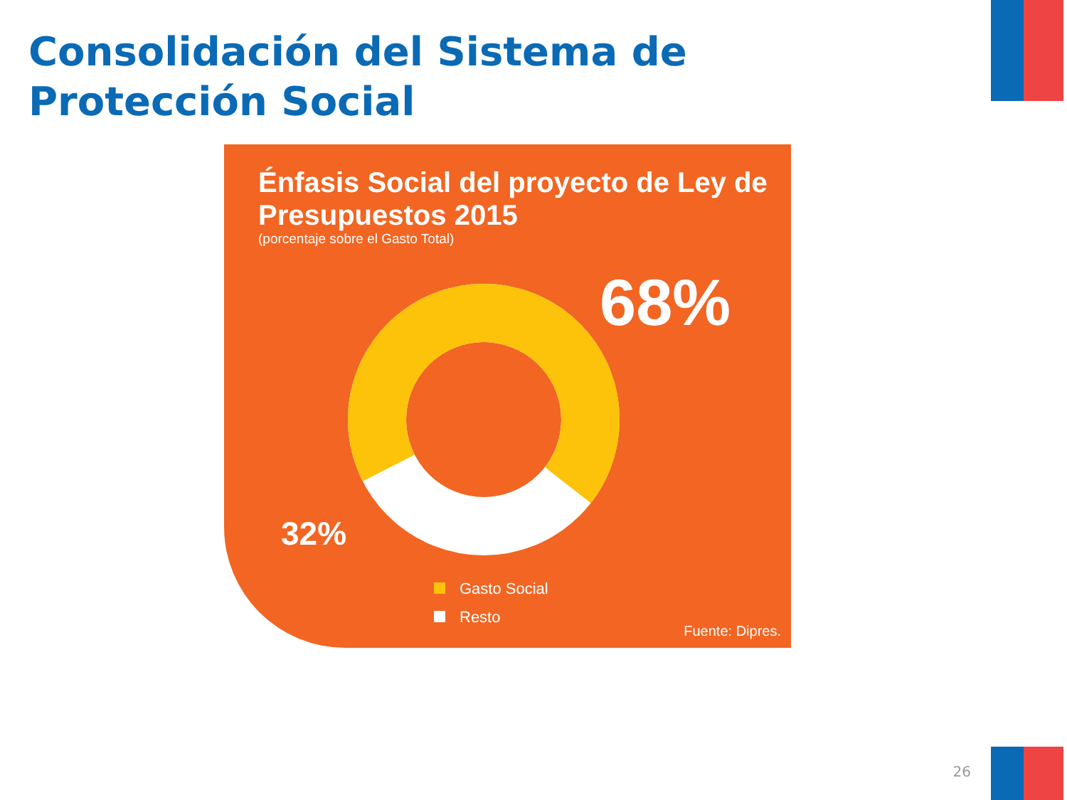Consolidación del Sistema de Protección Social
Énfasis Social del proyecto de Ley de Presupuestos 2015
(porcentaje sobre el Gasto Total)
68%
32%
Gasto Social
Resto
Fuente: Dipres.
26